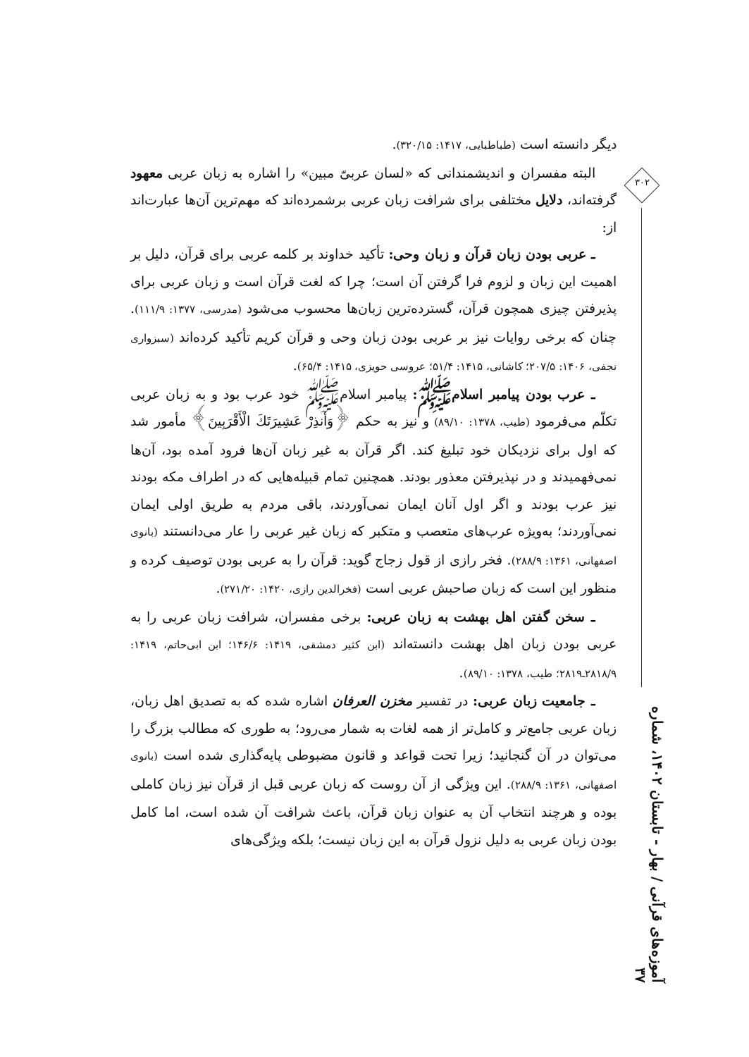دیگر دانسته است (طباطبایی، ۱۴۱۷: ۳۲۰/۱۵).
البته مفسران و اندیشمندانی که «لسان عربیّ مبین» را اشاره به زبان عربی معهود گرفته‌اند، دلایل مختلفی برای شرافت زبان عربی برشمرده‌اند که مهم‌ترین آن‌ها عبارت‌اند از:
ـ عربی بودن زبان قرآن و زبان وحی: تأکید خداوند بر کلمه عربی برای قرآن، دلیل بر اهمیت این زبان و لزوم فرا گرفتن آن است؛ چرا که لغت قرآن است و زبان عربی برای پذیرفتن چیزی همچون قرآن، گسترده‌ترین زبان‌ها محسوب می‌شود (مدرسی، ۱۳۷۷: ۱۱۱/۹). چنان که برخی روایات نیز بر عربی بودن زبان وحی و قرآن کریم تأکید کرده‌اند (سبزواری نجفی، ۱۴۰۶: ۲۰۷/۵؛ کاشانی، ۱۴۱۵: ۵۱/۴؛ عروسی حویزی، ۱۴۱۵: ۶۵/۴).
ـ عرب بودن پیامبر اسلامﷺ: پیامبر اسلامﷺ خود عرب بود و به زبان عربی تکلّم می‌فرمود (طیب، ۱۳۷۸: ۸۹/۱۰) و نیز به حکم ﴿وَأَنذِرْ عَشِيرَتَكَ الْأَقْرَبِينَ﴾ مأمور شد که اول برای نزدیکان خود تبلیغ کند. اگر قرآن به غیر زبان آن‌ها فرود آمده بود، آن‌ها نمی‌فهمیدند و در نپذیرفتن معذور بودند. همچنین تمام قبیله‌هایی که در اطراف مکه بودند نیز عرب بودند و اگر اول آنان ایمان نمی‌آوردند، باقی مردم به طریق اولی ایمان نمی‌آوردند؛ به‌ویژه عرب‌های متعصب و متکبر که زبان غیر عربی را عار می‌دانستند (بانوی اصفهانی، ۱۳۶۱: ۲۸۸/۹). فخر رازی از قول زجاج گوید: قرآن را به عربی بودن توصیف کرده و منظور این است که زبان صاحبش عربی است (فخرالدین رازی، ۱۴۲۰: ۲۷۱/۲۰).
ـ سخن گفتن اهل بهشت به زبان عربی: برخی مفسران، شرافت زبان عربی را به عربی بودن زبان اهل بهشت دانسته‌اند (ابن کثیر دمشقی، ۱۴۱۹: ۱۴۶/۶؛ ابن ابی‌حاتم، ۱۴۱۹: ۲۸۱۸/۹ـ۲۸۱۹؛ طیب، ۱۳۷۸: ۸۹/۱۰).
ـ جامعیت زبان عربی: در تفسیر مخزن العرفان اشاره شده که به تصدیق اهل زبان، زبان عربی جامع‌تر و کامل‌تر از همه لغات به شمار می‌رود؛ به طوری که مطالب بزرگ را می‌توان در آن گنجانید؛ زیرا تحت قواعد و قانون مضبوطی پایه‌گذاری شده است (بانوی اصفهانی، ۱۳۶۱: ۲۸۸/۹). این ویژگی از آن روست که زبان عربی قبل از قرآن نیز زبان کاملی بوده و هرچند انتخاب آن به عنوان زبان قرآن، باعث شرافت آن شده است، اما کامل بودن زبان عربی به دلیل نزول قرآن به این زبان نیست؛ بلکه ویژگی‌های
۳۰۲
آموزه‌های قرآنی / بهار - تابستان ۱۴۰۲، شماره ۳۷